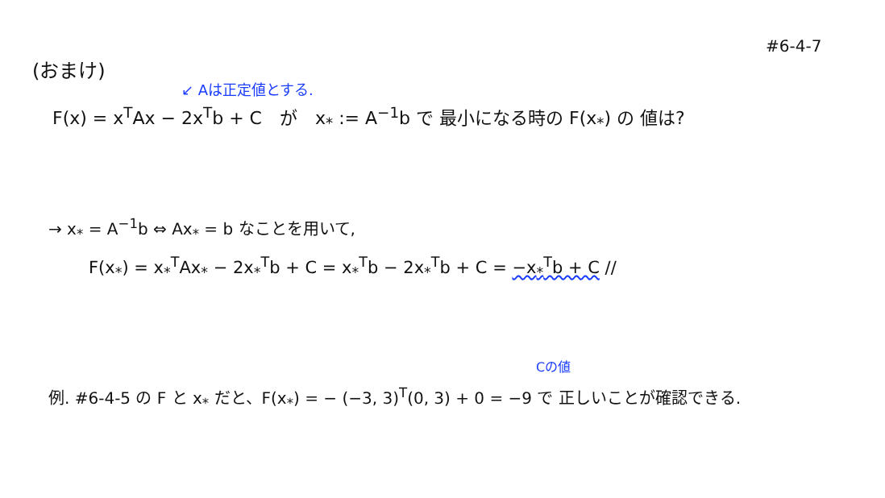#6-4-7
(おまけ)
↙ Aは正定値とする.
F(x) = x<sup>T</sup>Ax − 2x<sup>T</sup>b + C　が　x<sub>*</sub> := A<sup>−1</sup>b で 最小になる時の F(x<sub>*</sub>) の 値は?
→ x<sub>*</sub> = A<sup>−1</sup>b ⇔ Ax<sub>*</sub> = b なことを用いて,
F(x<sub>*</sub>) = x<sub>*</sub><sup>T</sup>Ax<sub>*</sub> − 2x<sub>*</sub><sup>T</sup>b + C = x<sub>*</sub><sup>T</sup>b − 2x<sub>*</sub><sup>T</sup>b + C = −x<sub>*</sub><sup>T</sup>b + C //
Cの値
例. #6-4-5 の F と x<sub>*</sub> だと、F(x<sub>*</sub>) = − (−3, 3)<sup>T</sup>(0, 3) + 0 = −9 で 正しいことが確認できる.